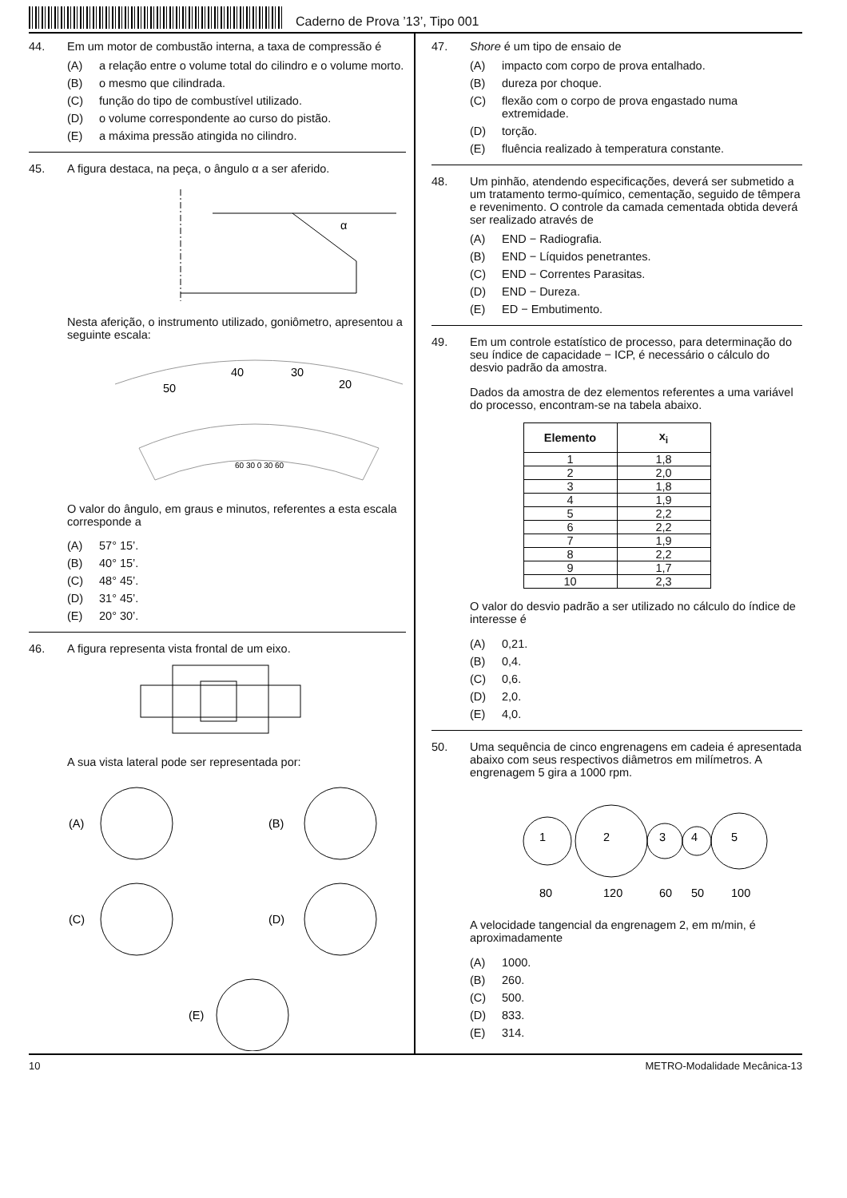Caderno de Prova ’13’, Tipo 001
44. Em um motor de combustão interna, a taxa de compressão é
(A) a relação entre o volume total do cilindro e o volume morto.
(B) o mesmo que cilindrada.
(C) função do tipo de combustível utilizado.
(D) o volume correspondente ao curso do pistão.
(E) a máxima pressão atingida no cilindro.
45. A figura destaca, na peça, o ângulo α a ser aferido.
α
Nesta aferição, o instrumento utilizado, goniômetro, apresentou a seguinte escala:
50
40
30
20
60 30 0 30 60
O valor do ângulo, em graus e minutos, referentes a esta escala corresponde a
(A) 57° 15’.
(B) 40° 15’.
(C) 48° 45’.
(D) 31° 45’.
(E) 20° 30’.
46. A figura representa vista frontal de um eixo.
A sua vista lateral pode ser representada por:
(A)
(B)
(C)
(D)
(E)
47. Shore é um tipo de ensaio de
(A) impacto com corpo de prova entalhado.
(B) dureza por choque.
(C) flexão com o corpo de prova engastado numa extremidade.
(D) torção.
(E) fluência realizado à temperatura constante.
48. Um pinhão, atendendo especificações, deverá ser submetido a um tratamento termo-químico, cementação, seguido de têmpera e revenimento. O controle da camada cementada obtida deverá ser realizado através de
(A) END − Radiografia.
(B) END − Líquidos penetrantes.
(C) END − Correntes Parasitas.
(D) END − Dureza.
(E) ED − Embutimento.
49. Em um controle estatístico de processo, para determinação do seu índice de capacidade − ICP, é necessário o cálculo do desvio padrão da amostra.
Dados da amostra de dez elementos referentes a uma variável do processo, encontram-se na tabela abaixo.
| Elemento | x<sub>i</sub> |
| --- | --- |
| 1 | 1,8 |
| 2 | 2,0 |
| 3 | 1,8 |
| 4 | 1,9 |
| 5 | 2,2 |
| 6 | 2,2 |
| 7 | 1,9 |
| 8 | 2,2 |
| 9 | 1,7 |
| 10 | 2,3 |
O valor do desvio padrão a ser utilizado no cálculo do índice de interesse é
(A) 0,21.
(B) 0,4.
(C) 0,6.
(D) 2,0.
(E) 4,0.
50. Uma sequência de cinco engrenagens em cadeia é apresentada abaixo com seus respectivos diâmetros em milímetros. A engrenagem 5 gira a 1000 rpm.
1
2
3
4
5
80
120
60
50
100
A velocidade tangencial da engrenagem 2, em m/min, é aproximadamente
(A) 1000.
(B) 260.
(C) 500.
(D) 833.
(E) 314.
10 METRO-Modalidade Mecânica-13